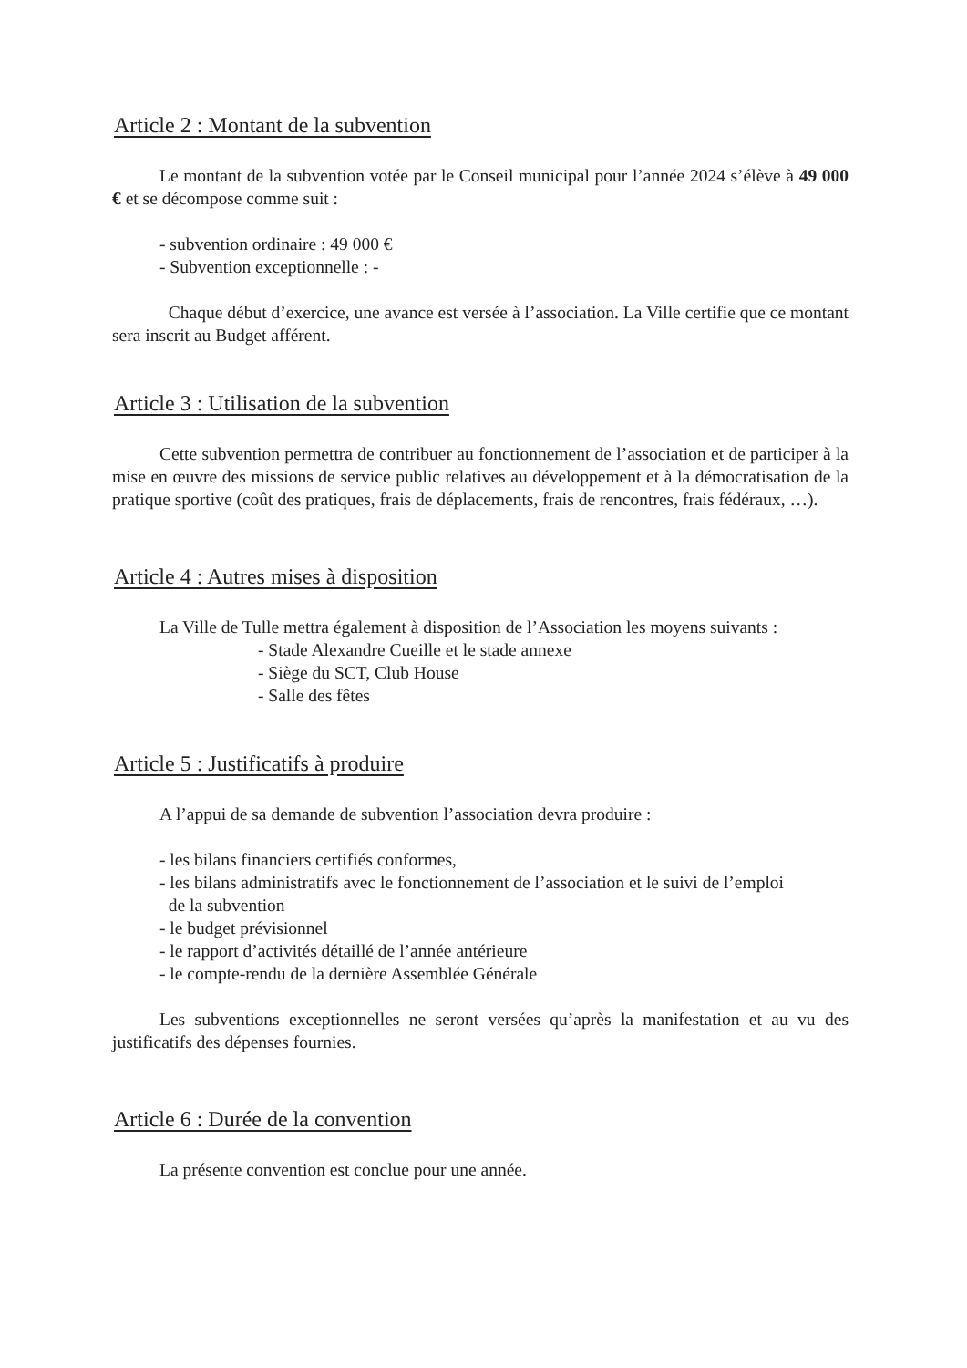Article 2 : Montant de la subvention
Le montant de la subvention votée par le Conseil municipal pour l’année 2024 s’élève à 49 000 € et se décompose comme suit :
- subvention ordinaire : 49 000 €
- Subvention exceptionnelle : -
Chaque début d’exercice, une avance est versée à l’association. La Ville certifie que ce montant sera inscrit au Budget afférent.
Article 3 : Utilisation de la subvention
Cette subvention permettra de contribuer au fonctionnement de l’association et de participer à la mise en œuvre des missions de service public relatives au développement et à la démocratisation de la pratique sportive (coût des pratiques, frais de déplacements, frais de rencontres, frais fédéraux, …).
Article 4 : Autres mises à disposition
La Ville de Tulle mettra également à disposition de l’Association les moyens suivants :
- Stade Alexandre Cueille et le stade annexe
- Siège du SCT, Club House
- Salle des fêtes
Article 5 : Justificatifs à produire
A l’appui de sa demande de subvention l’association devra produire :
- les bilans financiers certifiés conformes,
- les bilans administratifs avec le fonctionnement de l’association et le suivi de l’emploi
de la subvention
- le budget prévisionnel
- le rapport d’activités détaillé de l’année antérieure
- le compte-rendu de la dernière Assemblée Générale
Les subventions exceptionnelles ne seront versées qu’après la manifestation et au vu des justificatifs des dépenses fournies.
Article 6 : Durée de la convention
La présente convention est conclue pour une année.